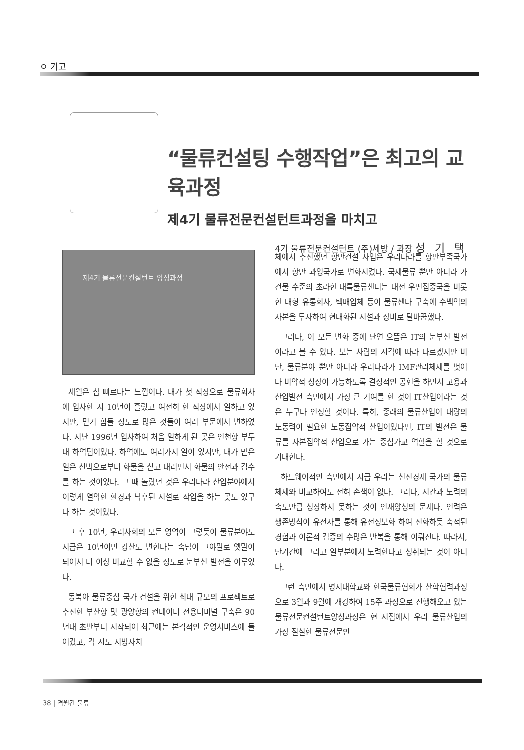ㅇ 기고
“물류컨설팅 수행작업”은 최고의 교육과정
제4기 물류전문컨설턴트과정을 마치고
4기 물류전문컨설턴트 (주)세방 / 과장 성 기 택
제4기 물류전문컨설턴트 양성과정
세월은 참 빠르다는 느낌이다. 내가 첫 직장으로 물류회사에 입사한 지 10년이 흘렀고 여전히 한 직장에서 일하고 있지만, 믿기 힘들 정도로 많은 것들이 여러 부문에서 변하였다. 지난 1996년 입사하여 처음 일하게 된 곳은 인천항 부두내 하역팀이었다. 하역에도 여러가지 일이 있지만, 내가 맡은 일은 선박으로부터 화물을 싣고 내리면서 화물의 안전과 검수를 하는 것이었다. 그 때 놀랐던 것은 우리나라 산업분야에서 이렇게 열악한 환경과 낙후된 시설로 작업을 하는 곳도 있구나 하는 것이었다.
그 후 10년, 우리사회의 모든 영역이 그렇듯이 물류분야도 지금은 10년이면 강산도 변한다는 속담이 그야말로 옛말이 되어서 더 이상 비교할 수 없을 정도로 눈부신 발전을 이루었다.
동북아 물류중심 국가 건설을 위한 최대 규모의 프로젝트로 추진한 부산항 및 광양항의 컨테이너 전용터미널 구축은 90년대 초반부터 시작되어 최근에는 본격적인 운영서비스에 들어갔고, 각 시도 지방자치
체에서 추진했던 항만건설 사업은 우리나라를 항만부족국가에서 항만 과잉국가로 변화시켰다. 국제물류 뿐만 아니라 가건물 수준의 초라한 내륙물류센터는 대전 우편집중국을 비롯한 대형 유통회사, 택배업체 등이 물류센타 구축에 수백억의 자본을 투자하여 현대화된 시설과 장비로 탈바꿈했다.
그러나, 이 모든 변화 중에 단연 으뜸은 IT의 눈부신 발전이라고 볼 수 있다. 보는 사람의 시각에 따라 다르겠지만 비단, 물류분야 뿐만 아니라 우리나라가 IMF관리체제를 벗어나 비약적 성장이 가능하도록 결정적인 공헌을 하면서 고용과 산업발전 측면에서 가장 큰 기여를 한 것이 IT산업이라는 것은 누구나 인정할 것이다. 특히, 종래의 물류산업이 대량의 노동력이 필요한 노동집약적 산업이었다면, IT의 발전은 물류를 자본집약적 산업으로 가는 중심가교 역할을 할 것으로 기대한다.
하드웨어적인 측면에서 지금 우리는 선진경제 국가의 물류체제와 비교하여도 전혀 손색이 없다. 그러나, 시간과 노력의 속도만큼 성장하지 못하는 것이 인재양성의 문제다. 인력은 생존방식이 유전자를 통해 유전정보화 하여 진화하듯 축적된 경험과 이론적 검증의 수많은 반복을 통해 이뤄진다. 따라서, 단기간에 그리고 일부분에서 노력한다고 성취되는 것이 아니다.
그런 측면에서 명지대학교와 한국물류협회가 산학협력과정으로 3월과 9월에 개강하여 15주 과정으로 진행해오고 있는 물류전문컨설턴트양성과정은 현 시점에서 우리 물류산업의 가장 절실한 물류전문인
38 | 격월간 물류